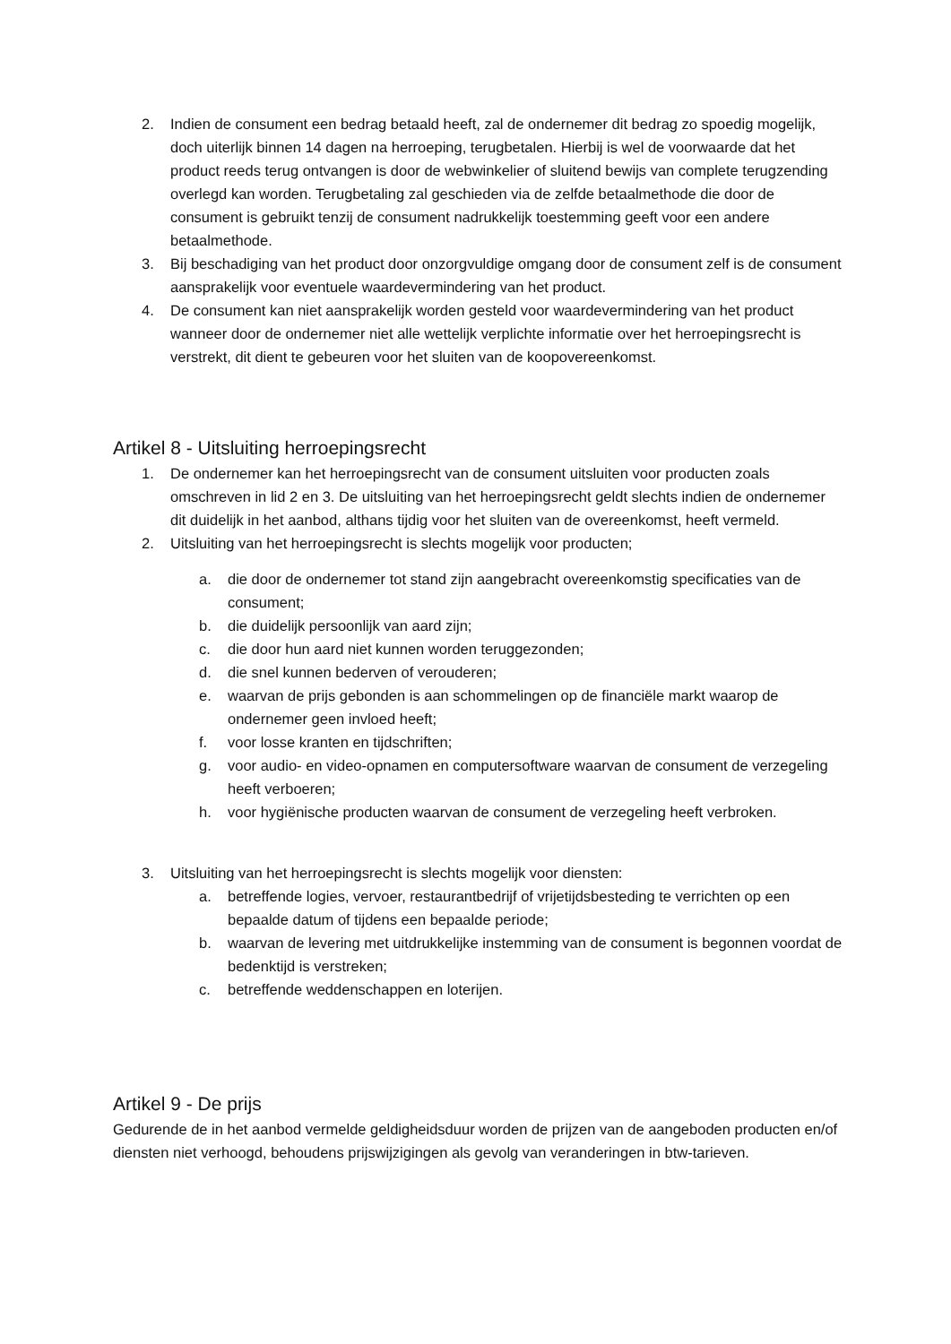2. Indien de consument een bedrag betaald heeft, zal de ondernemer dit bedrag zo spoedig mogelijk, doch uiterlijk binnen 14 dagen na herroeping, terugbetalen. Hierbij is wel de voorwaarde dat het product reeds terug ontvangen is door de webwinkelier of sluitend bewijs van complete terugzending overlegd kan worden. Terugbetaling zal geschieden via de zelfde betaalmethode die door de consument is gebruikt tenzij de consument nadrukkelijk toestemming geeft voor een andere betaalmethode.
3. Bij beschadiging van het product door onzorgvuldige omgang door de consument zelf is de consument aansprakelijk voor eventuele waardevermindering van het product.
4. De consument kan niet aansprakelijk worden gesteld voor waardevermindering van het product wanneer door de ondernemer niet alle wettelijk verplichte informatie over het herroepingsrecht is verstrekt, dit dient te gebeuren voor het sluiten van de koopovereenkomst.
Artikel 8 - Uitsluiting herroepingsrecht
1. De ondernemer kan het herroepingsrecht van de consument uitsluiten voor producten zoals omschreven in lid 2 en 3. De uitsluiting van het herroepingsrecht geldt slechts indien de ondernemer dit duidelijk in het aanbod, althans tijdig voor het sluiten van de overeenkomst, heeft vermeld.
2. Uitsluiting van het herroepingsrecht is slechts mogelijk voor producten;
a. die door de ondernemer tot stand zijn aangebracht overeenkomstig specificaties van de consument;
b. die duidelijk persoonlijk van aard zijn;
c. die door hun aard niet kunnen worden teruggezonden;
d. die snel kunnen bederven of verouderen;
e. waarvan de prijs gebonden is aan schommelingen op de financiële markt waarop de ondernemer geen invloed heeft;
f. voor losse kranten en tijdschriften;
g. voor audio- en video-opnamen en computersoftware waarvan de consument de verzegeling heeft verboeren;
h. voor hygiënische producten waarvan de consument de verzegeling heeft verbroken.
3. Uitsluiting van het herroepingsrecht is slechts mogelijk voor diensten:
a. betreffende logies, vervoer, restaurantbedrijf of vrijetijdsbesteding te verrichten op een bepaalde datum of tijdens een bepaalde periode;
b. waarvan de levering met uitdrukkelijke instemming van de consument is begonnen voordat de bedenktijd is verstreken;
c. betreffende weddenschappen en loterijen.
Artikel 9 - De prijs
Gedurende de in het aanbod vermelde geldigheidsduur worden de prijzen van de aangeboden producten en/of diensten niet verhoogd, behoudens prijswijzigingen als gevolg van veranderingen in btw-tarieven.